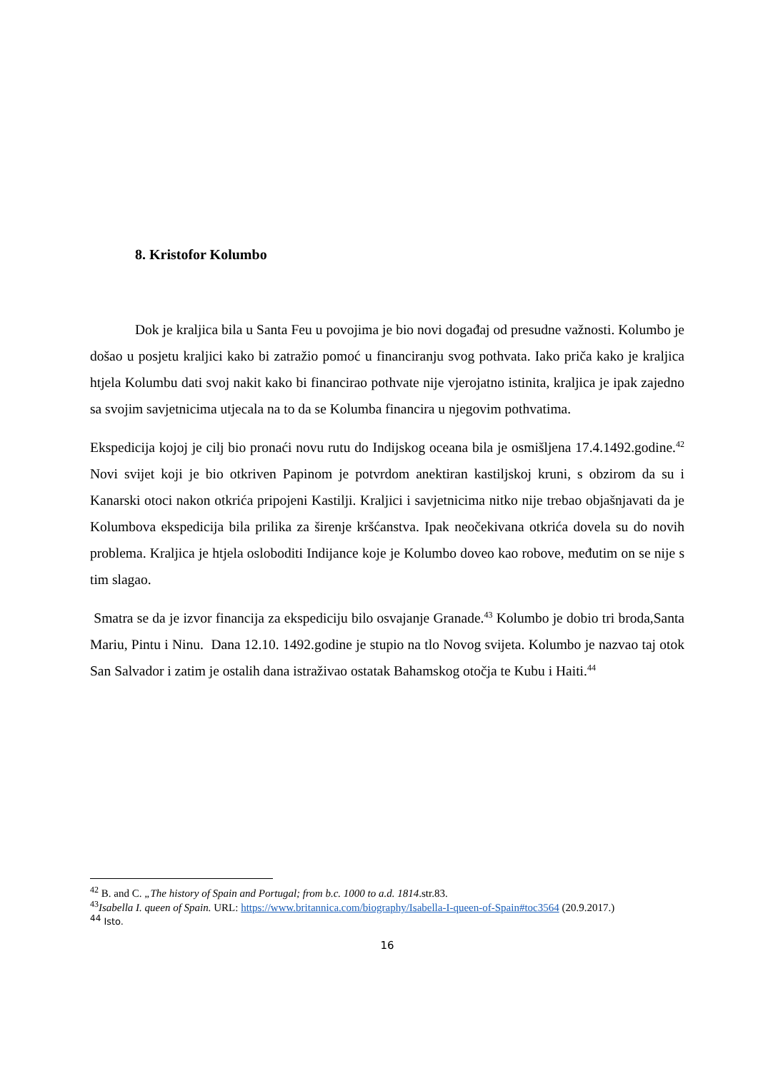8. Kristofor Kolumbo
Dok je kraljica bila u Santa Feu u povojima je bio novi događaj od presudne važnosti. Kolumbo je došao u posjetu kraljici kako bi zatražio pomoć u financiranju svog pothvata. Iako priča kako je kraljica htjela Kolumbu dati svoj nakit kako bi financirao pothvate nije vjerojatno istinita, kraljica je ipak zajedno sa svojim savjetnicima utjecala na to da se Kolumba financira u njegovim pothvatima.
Ekspedicija kojoj je cilj bio pronaći novu rutu do Indijskog oceana bila je osmišljena 17.4.1492.godine.<sup>42</sup> Novi svijet koji je bio otkriven Papinom je potvrdom anektiran kastiljskoj kruni, s obzirom da su i Kanarski otoci nakon otkrića pripojeni Kastilji. Kraljici i savjetnicima nitko nije trebao objašnjavati da je Kolumbova ekspedicija bila prilika za širenje kršćanstva. Ipak neočekivana otkrića dovela su do novih problema. Kraljica je htjela osloboditi Indijance koje je Kolumbo doveo kao robove, međutim on se nije s tim slagao.
Smatra se da je izvor financija za ekspediciju bilo osvajanje Granade.<sup>43</sup> Kolumbo je dobio tri broda,Santa Mariu, Pintu i Ninu. Dana 12.10. 1492.godine je stupio na tlo Novog svijeta. Kolumbo je nazvao taj otok San Salvador i zatim je ostalih dana istraživao ostatak Bahamskog otočja te Kubu i Haiti.<sup>44</sup>
<sup>42</sup> B. and C. „The history of Spain and Portugal; from b.c. 1000 to a.d. 1814.str.83.
<sup>43</sup> Isabella I. queen of Spain. URL: https://www.britannica.com/biography/Isabella-I-queen-of-Spain#toc3564 (20.9.2017.)
<sup>44</sup> Isto.
16